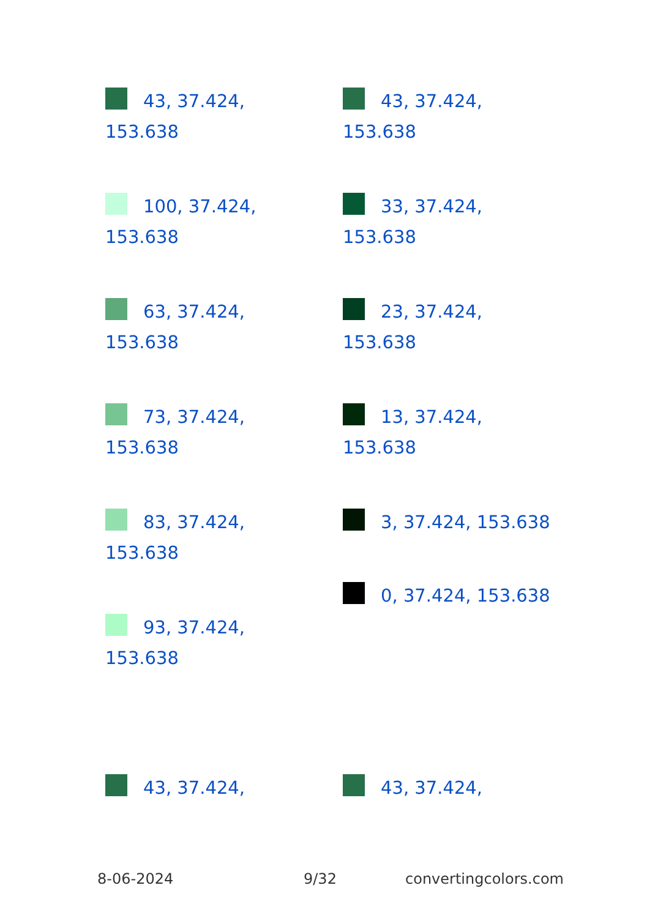43, 37.424, 153.638
100, 37.424, 153.638
63, 37.424, 153.638
73, 37.424, 153.638
83, 37.424, 153.638
93, 37.424, 153.638
43, 37.424, 153.638
33, 37.424, 153.638
23, 37.424, 153.638
13, 37.424, 153.638
3, 37.424, 153.638
0, 37.424, 153.638
43, 37.424, 43, 37.424,
8-06-2024 9/32 convertingcolors.com